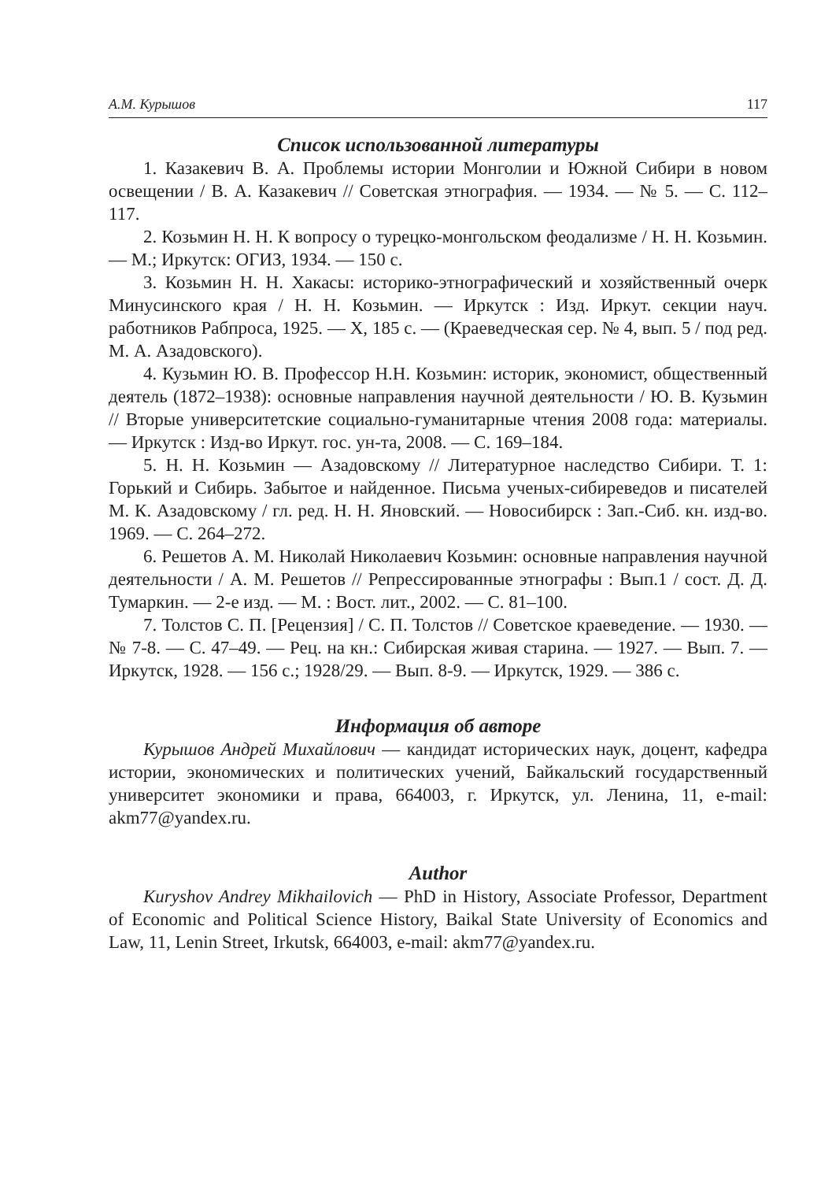А.М. Курышов 117
Список использованной литературы
1. Казакевич В. А. Проблемы истории Монголии и Южной Сибири в новом освещении / В. А. Казакевич // Советская этнография. — 1934. — № 5. — С. 112–117.
2. Козьмин Н. Н. К вопросу о турецко-монгольском феодализме / Н. Н. Козьмин. — М.; Иркутск: ОГИЗ, 1934. — 150 с.
3. Козьмин Н. Н. Хакасы: историко-этнографический и хозяйственный очерк Минусинского края / Н. Н. Козьмин. — Иркутск : Изд. Иркут. секции науч. работников Рабпроса, 1925. — X, 185 с. — (Краеведческая сер. № 4, вып. 5 / под ред. М. А. Азадовского).
4. Кузьмин Ю. В. Профессор Н.Н. Козьмин: историк, экономист, общественный деятель (1872–1938): основные направления научной деятельности / Ю. В. Кузьмин // Вторые университетские социально-гуманитарные чтения 2008 года: материалы. — Иркутск : Изд-во Иркут. гос. ун-та, 2008. — С. 169–184.
5. Н. Н. Козьмин — Азадовскому // Литературное наследство Сибири. Т. 1: Горький и Сибирь. Забытое и найденное. Письма ученых-сибиреведов и писателей М. К. Азадовскому / гл. ред. Н. Н. Яновский. — Новосибирск : Зап.-Сиб. кн. изд-во. 1969. — С. 264–272.
6. Решетов А. М. Николай Николаевич Козьмин: основные направления научной деятельности / А. М. Решетов // Репрессированные этнографы : Вып.1 / сост. Д. Д. Тумаркин. — 2-е изд. — М. : Вост. лит., 2002. — С. 81–100.
7. Толстов С. П. [Рецензия] / С. П. Толстов // Советское краеведение. — 1930. — № 7-8. — С. 47–49. — Рец. на кн.: Сибирская живая старина. — 1927. — Вып. 7. — Иркутск, 1928. — 156 с.; 1928/29. — Вып. 8-9. — Иркутск, 1929. — 386 с.
Информация об авторе
Курышов Андрей Михайлович — кандидат исторических наук, доцент, кафедра истории, экономических и политических учений, Байкальский государственный университет экономики и права, 664003, г. Иркутск, ул. Ленина, 11, e-mail: akm77@yandex.ru.
Author
Kuryshov Andrey Mikhailovich — PhD in History, Associate Professor, Department of Economic and Political Science History, Baikal State University of Economics and Law, 11, Lenin Street, Irkutsk, 664003, e-mail: akm77@yandex.ru.